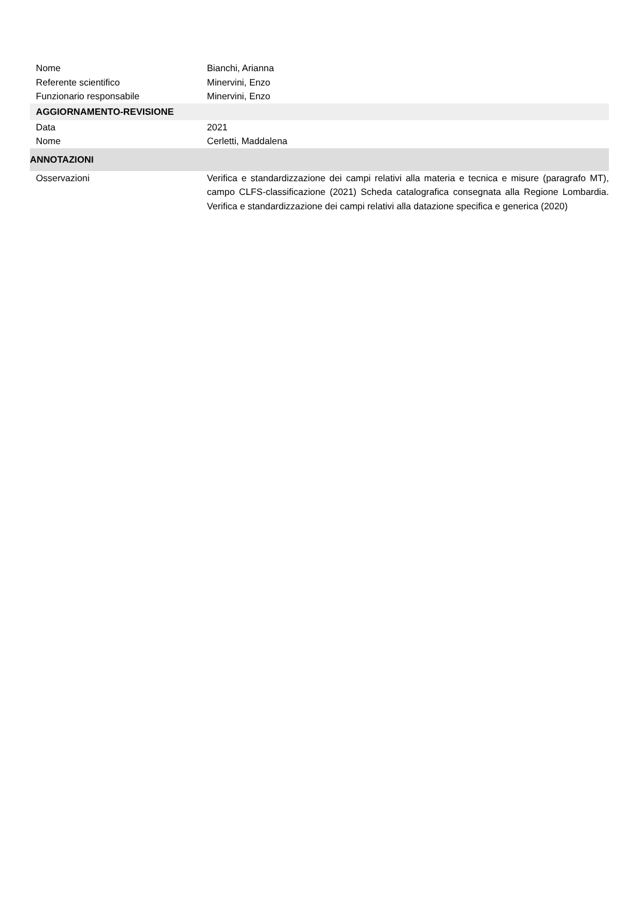Nome Bianchi, Arianna
Referente scientifico Minervini, Enzo
Funzionario responsabile Minervini, Enzo
AGGIORNAMENTO-REVISIONE
Data 2021
Nome Cerletti, Maddalena
ANNOTAZIONI
Osservazioni Verifica e standardizzazione dei campi relativi alla materia e tecnica e misure (paragrafo MT), campo CLFS-classificazione (2021) Scheda catalografica consegnata alla Regione Lombardia. Verifica e standardizzazione dei campi relativi alla datazione specifica e generica (2020)